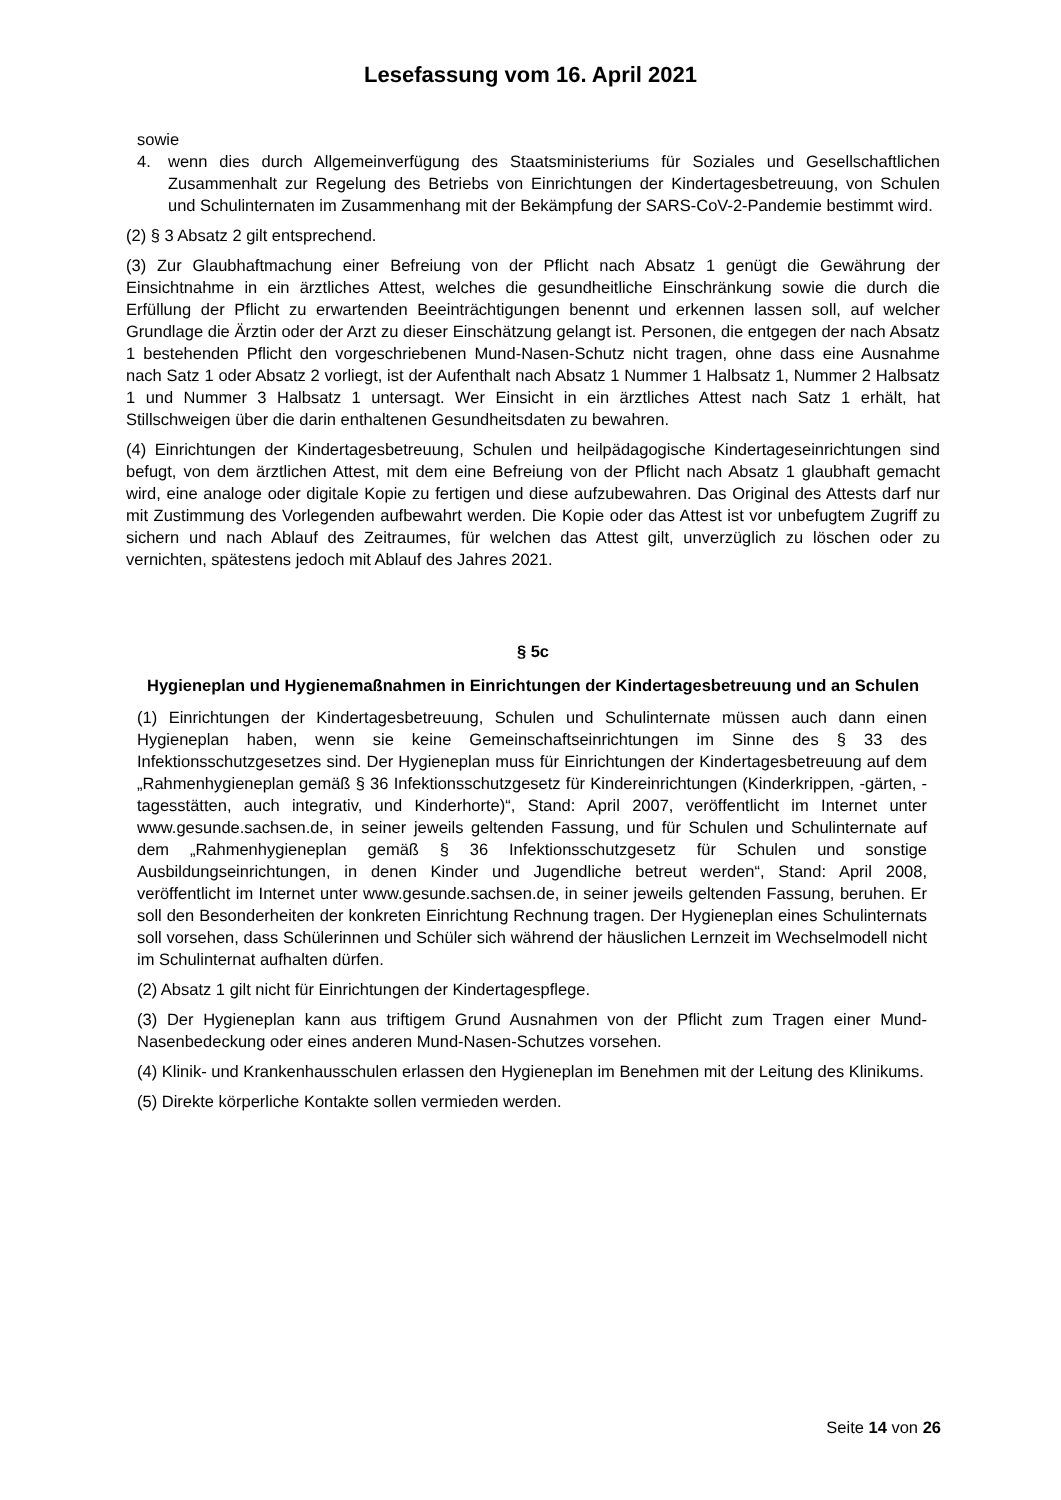Lesefassung vom 16. April 2021
sowie
4. wenn dies durch Allgemeinverfügung des Staatsministeriums für Soziales und Gesellschaftlichen Zusammenhalt zur Regelung des Betriebs von Einrichtungen der Kindertagesbetreuung, von Schulen und Schulinternaten im Zusammenhang mit der Bekämpfung der SARS-CoV-2-Pandemie bestimmt wird.
(2) § 3 Absatz 2 gilt entsprechend.
(3) Zur Glaubhaftmachung einer Befreiung von der Pflicht nach Absatz 1 genügt die Gewährung der Einsichtnahme in ein ärztliches Attest, welches die gesundheitliche Einschränkung sowie die durch die Erfüllung der Pflicht zu erwartenden Beeinträchtigungen benennt und erkennen lassen soll, auf welcher Grundlage die Ärztin oder der Arzt zu dieser Einschätzung gelangt ist. Personen, die entgegen der nach Absatz 1 bestehenden Pflicht den vorgeschriebenen Mund-Nasen-Schutz nicht tragen, ohne dass eine Ausnahme nach Satz 1 oder Absatz 2 vorliegt, ist der Aufenthalt nach Absatz 1 Nummer 1 Halbsatz 1, Nummer 2 Halbsatz 1 und Nummer 3 Halbsatz 1 untersagt. Wer Einsicht in ein ärztliches Attest nach Satz 1 erhält, hat Stillschweigen über die darin enthaltenen Gesundheitsdaten zu bewahren.
(4) Einrichtungen der Kindertagesbetreuung, Schulen und heilpädagogische Kindertageseinrichtungen sind befugt, von dem ärztlichen Attest, mit dem eine Befreiung von der Pflicht nach Absatz 1 glaubhaft gemacht wird, eine analoge oder digitale Kopie zu fertigen und diese aufzubewahren. Das Original des Attests darf nur mit Zustimmung des Vorlegenden aufbewahrt werden. Die Kopie oder das Attest ist vor unbefugtem Zugriff zu sichern und nach Ablauf des Zeitraumes, für welchen das Attest gilt, unverzüglich zu löschen oder zu vernichten, spätestens jedoch mit Ablauf des Jahres 2021.
§ 5c
Hygieneplan und Hygienemaßnahmen in Einrichtungen der Kindertagesbetreuung und an Schulen
(1) Einrichtungen der Kindertagesbetreuung, Schulen und Schulinternate müssen auch dann einen Hygieneplan haben, wenn sie keine Gemeinschaftseinrichtungen im Sinne des § 33 des Infektionsschutzgesetzes sind. Der Hygieneplan muss für Einrichtungen der Kindertagesbetreuung auf dem „Rahmenhygieneplan gemäß § 36 Infektionsschutzgesetz für Kindereinrichtungen (Kinderkrippen, -gärten, -tagesstätten, auch integrativ, und Kinderhorte)“, Stand: April 2007, veröffentlicht im Internet unter www.gesunde.sachsen.de, in seiner jeweils geltenden Fassung, und für Schulen und Schulinternate auf dem „Rahmenhygieneplan gemäß § 36 Infektionsschutzgesetz für Schulen und sonstige Ausbildungseinrichtungen, in denen Kinder und Jugendliche betreut werden“, Stand: April 2008, veröffentlicht im Internet unter www.gesunde.sachsen.de, in seiner jeweils geltenden Fassung, beruhen. Er soll den Besonderheiten der konkreten Einrichtung Rechnung tragen. Der Hygieneplan eines Schulinternats soll vorsehen, dass Schülerinnen und Schüler sich während der häuslichen Lernzeit im Wechselmodell nicht im Schulinternat aufhalten dürfen.
(2) Absatz 1 gilt nicht für Einrichtungen der Kindertagespflege.
(3) Der Hygieneplan kann aus triftigem Grund Ausnahmen von der Pflicht zum Tragen einer Mund-Nasenbedeckung oder eines anderen Mund-Nasen-Schutzes vorsehen.
(4) Klinik- und Krankenhausschulen erlassen den Hygieneplan im Benehmen mit der Leitung des Klinikums.
(5) Direkte körperliche Kontakte sollen vermieden werden.
Seite 14 von 26